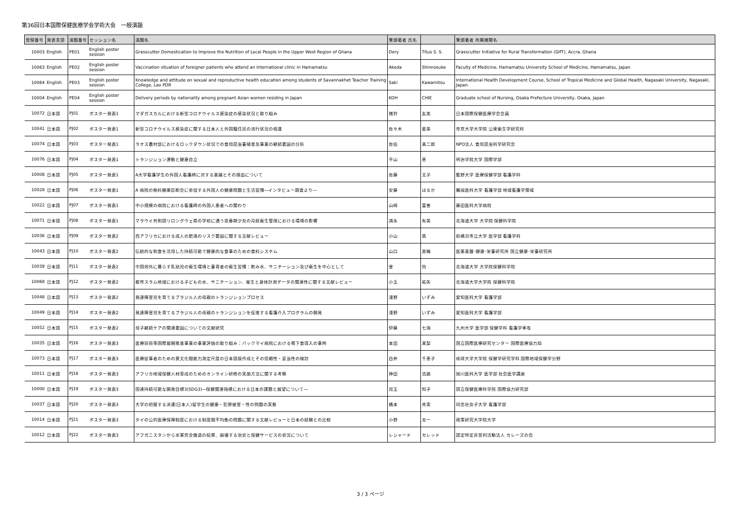第36回日本国際保健医療学会学術大会　一般演題
| 登録番号 | 発表言語 | 演題番号 | セッション名 | 演題名 | 筆頭著者 氏名 | | 筆頭著者 所属機関名 |
| --- | --- | --- | --- | --- | --- | --- | --- |
| 10003 | English | PE01 | English poster session | Grasscutter Domestication to Improve the Nutrition of Local People in the Upper West Region of Ghana | Dery | Titus S. S. | Grasscutter Initiative for Rural Transformation (GIfT), Accra, Ghana |
| 10063 | English | PE02 | English poster session | Vaccination situation of foreigner patients who attend an International clinic in Hamamatsu | Akeda | Shinnosuke | Faculty of Medicine, Hamamatsu University School of Medicine, Hamamatsu, Japan |
| 10064 | English | PE03 | English poster session | Knowledge and attitude on sexual and reproductive health education among students of Savannakhet Teacher Training College, Lao PDR | Saki | Kawamitsu | International Health Development Course, School of Tropical Medicine and Global Health, Nagasaki University, Nagasaki, Japan. |
| 10004 | English | PE04 | English poster session | Delivery periods by nationality among pregnant Asian women residing in Japan | KOH | CHIE | Graduate school of Nursing, Osaka Prefecture University, Osaka, Japan |
| 10072 | 日本語 | PJ01 | ポスター発表1 | マダガスカルにおける新型コロナウイルス感染症の感染状況と取り組み | 猪狩 | 友美 | 日本国際保健医療学会会員 |
| 10041 | 日本語 | PJ02 | ポスター発表1 | 新型コロナウイルス感染症に関する日本人と外国籍住民の流行状況の相違 | 佐々木 | 愛美 | 帝京大学大学院 公衆衛生学研究科 |
| 10074 | 日本語 | PJ03 | ポスター発表1 | ラオス農村部におけるロックダウン状況での食用昆虫養殖普及事業の継続要因の分析 | 佐伯 | 真二郎 | NPO法人 食用昆虫科学研究会 |
| 10076 | 日本語 | PJ04 | ポスター発表1 | トランジション運動と健康自立 | 平山 | 恵 | 明治学院大学 国際学部 |
| 10008 | 日本語 | PJ05 | ポスター発表1 | A大学看護学生の外国人看護師に対する意識とその理由について | 佐藤 | 文子 | 藍野大学 医療保健学部 看護学科 |
| 10028 | 日本語 | PJ06 | ポスター発表1 | A 病院の無料健康診断会に参加する外国人の健康問題と生活習慣―インタビュー調査より― | 安藤 | はるか | 獨協医科大学 看護学部 地域看護学領域 |
| 10022 | 日本語 | PJ07 | ポスター発表1 | 中小規模の病院における看護師の外国人患者への関わり | 山崎 | 富善 | 藤田医科大学病院 |
| 10071 | 日本語 | PJ08 | ポスター発表1 | マラウイ共和国リロングウェ県の学校に通う思春期少女の月経衛生管理における環境の影響 | 満永 | 有美 | 北海道大学 大学院 保健科学院 |
| 10036 | 日本語 | PJ09 | ポスター発表2 | 西アフリカにおける成人の肥満のリスク要因に関する文献レビュー | 小山 | 茜 | 前横浜市立大学 医学部 看護学科 |
| 10043 | 日本語 | PJ10 | ポスター発表2 | 伝統的な和食を活用した持続可能で健康的な食事のための食料システム | 山口 | 美輪 | 医薬基盤･健康･栄養研究所 国立健康･栄養研究所 |
| 10039 | 日本語 | PJ11 | ポスター発表2 | 中国郊外に暮らす乳幼児の衛生環境と養育者の衛生習慣：飲み水、サニテーション及び衛生を中心として | 曾 | 怡 | 北海道大学 大学院保健科学院 |
| 10068 | 日本語 | PJ12 | ポスター発表2 | 都市スラム地域における子どもの水、サニテーション、衛生と身体計測データの関連性に関する文献レビュー | 小玉 | 祐矢 | 北海道大学大学院 保健科学院 |
| 10048 | 日本語 | PJ13 | ポスター発表2 | 発達障害児を育てるブラジル人の母親のトランジションプロセス | 淺野 | いずみ | 愛知医科大学 看護学部 |
| 10049 | 日本語 | PJ14 | ポスター発表2 | 発達障害児を育てるブラジル人の母親のトランジションを促進する看護介入プログラムの開発 | 淺野 | いずみ | 愛知医科大学 看護学部 |
| 10052 | 日本語 | PJ15 | ポスター発表2 | 母子継続ケアの関連要因についての文献研究 | 伊藤 | 七海 | 九州大学 医学部 保健学科 看護学専攻 |
| 10035 | 日本語 | PJ16 | ポスター発表3 | 医療技術等国際展開推進事業の事業評価の取り組み：バックマイ病院における嚥下食導入の事例 | 本田 | 真梨 | 国立国際医療研究センター 国際医療協力局 |
| 10073 | 日本語 | PJ17 | ポスター発表3 | 医療従事者のための異文化間能力測定尺度の日本語版作成とその信頼性・妥当性の検討 | 白井 | 千恵子 | 琉球大学大学院 保健学研究学科 国際地域保健学分野 |
| 10011 | 日本語 | PJ18 | ポスター発表3 | アフリカ地域保健人材育成のためのオンライン研修の実施方法に関する考察 | 神田 | 浩路 | 旭川医科大学 医学部 社会医学講座 |
| 10000 | 日本語 | PJ19 | ポスター発表3 | 国連持続可能な開発目標3(SDG3)―保健関連指標における日本の課題と展望について― | 児玉 | 知子 | 国立保健医療科学院 国際協力研究部 |
| 10037 | 日本語 | PJ20 | ポスター発表3 | 大学の把握する派遣(日本人)留学生の健康・犯罪被害・性の問題の実態 | 橋本 | 秀実 | 同志社女子大学 看護学部 |
| 10014 | 日本語 | PJ21 | ポスター発表3 | タイの公的医療保障制度における制度間不均衡の問題に関する文献レビューと日本の経験との比較 | 小野 | 太一 | 政策研究大学院大学 |
| 10012 | 日本語 | PJ22 | ポスター発表3 | アフガニスタンから米軍完全撤退の結果、崩壊する治安と保健サービスの状況について | レシャード | カレッド | 認定特定非営利活動法人 カレーズの会 |
3 / 3 ページ